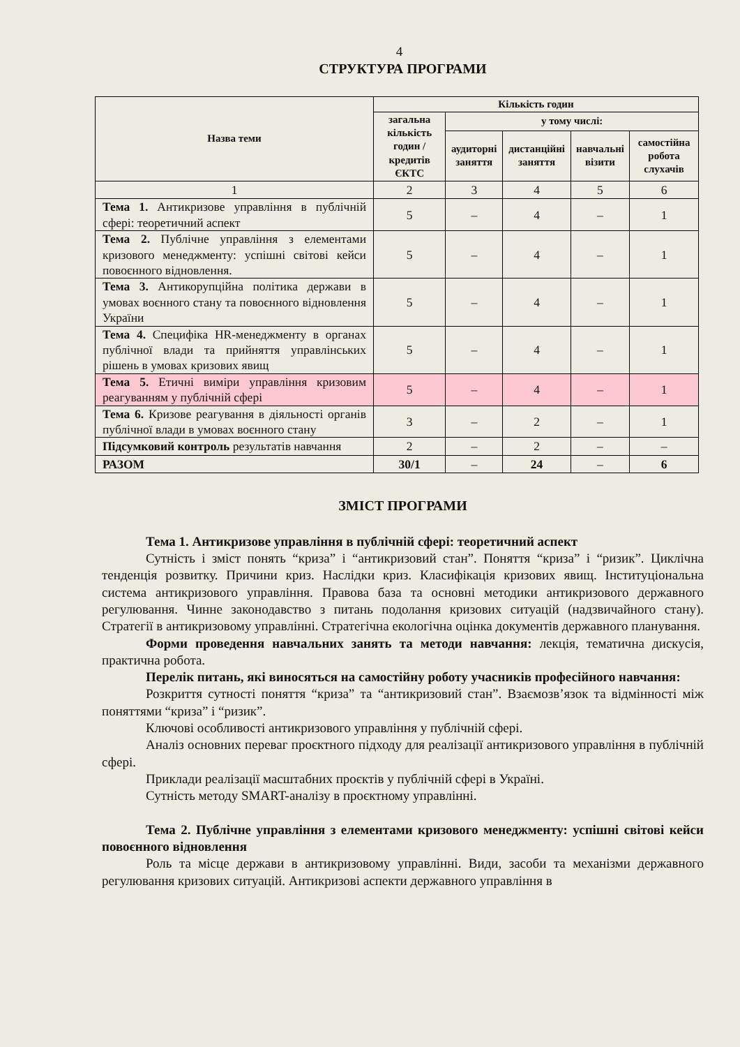4
СТРУКТУРА ПРОГРАМИ
| Назва теми | Кількість годин | | | | |
| --- | --- | --- | --- | --- | --- |
| | загальна кількість годин / кредитів ЄКТС | у тому числі: | | | |
| | | аудиторні заняття | дистанційні заняття | навчальні візити | самостійна робота слухачів |
| 1 | 2 | 3 | 4 | 5 | 6 |
| Тема 1. Антикризове управління в публічній сфері: теоретичний аспект | 5 | – | 4 | – | 1 |
| Тема 2. Публічне управління з елементами кризового менеджменту: успішні світові кейси повоєнного відновлення. | 5 | – | 4 | – | 1 |
| Тема 3. Антикорупційна політика держави в умовах воєнного стану та повоєнного відновлення України | 5 | – | 4 | – | 1 |
| Тема 4. Специфіка HR-менеджменту в органах публічної влади та прийняття управлінських рішень в умовах кризових явищ | 5 | – | 4 | – | 1 |
| Тема 5. Етичні виміри управління кризовим реагуванням у публічній сфері | 5 | – | 4 | – | 1 |
| Тема 6. Кризове реагування в діяльності органів публічної влади в умовах воєнного стану | 3 | – | 2 | – | 1 |
| Підсумковий контроль результатів навчання | 2 | – | 2 | – | – |
| РАЗОМ | 30/1 | – | 24 | – | 6 |
ЗМІСТ ПРОГРАМИ
Тема 1. Антикризове управління в публічній сфері: теоретичний аспект
Сутність і зміст понять “криза” і “антикризовий стан”. Поняття “криза” і “ризик”. Циклічна тенденція розвитку. Причини криз. Наслідки криз. Класифікація кризових явищ. Інституціональна система антикризового управління. Правова база та основні методики антикризового державного регулювання. Чинне законодавство з питань подолання кризових ситуацій (надзвичайного стану). Стратегії в антикризовому управлінні. Стратегічна екологічна оцінка документів державного планування.
Форми проведення навчальних занять та методи навчання: лекція, тематична дискусія, практична робота.
Перелік питань, які виносяться на самостійну роботу учасників професійного навчання:
Розкриття сутності поняття “криза” та “антикризовий стан”. Взаємозв’язок та відмінності між поняттями “криза” і “ризик”.
Ключові особливості антикризового управління у публічній сфері.
Аналіз основних переваг проєктного підходу для реалізації антикризового управління в публічній сфері.
Приклади реалізації масштабних проєктів у публічній сфері в Україні.
Сутність методу SMART-аналізу в проєктному управлінні.
Тема 2. Публічне управління з елементами кризового менеджменту: успішні світові кейси повоєнного відновлення
Роль та місце держави в антикризовому управлінні. Види, засоби та механізми державного регулювання кризових ситуацій. Антикризові аспекти державного управління в